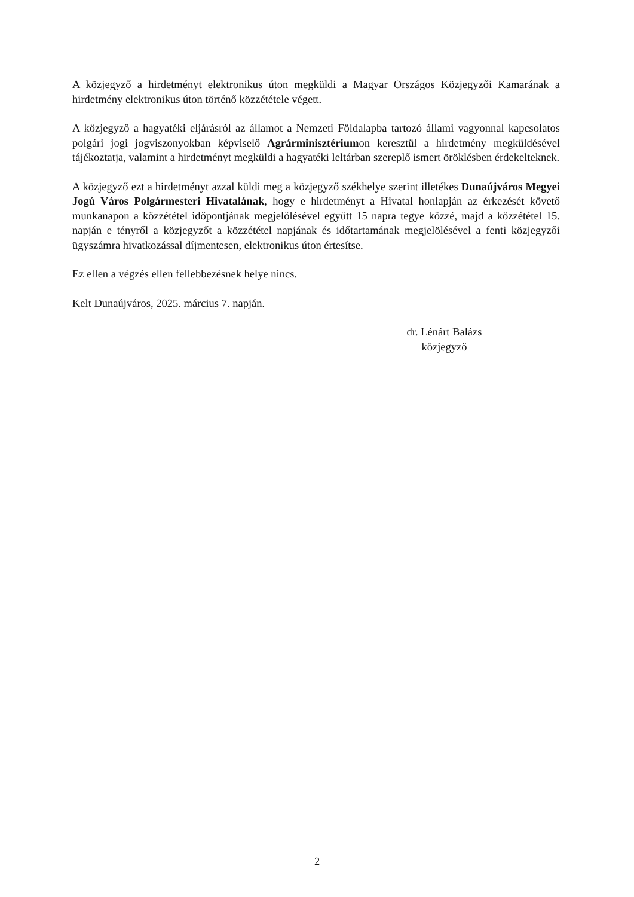A közjegyző a hirdetményt elektronikus úton megküldi a Magyar Országos Közjegyzői Kamarának a hirdetmény elektronikus úton történő közzététele végett.
A közjegyző a hagyatéki eljárásról az államot a Nemzeti Földalapba tartozó állami vagyonnal kapcsolatos polgári jogi jogviszonyokban képviselő Agrárminisztériumon keresztül a hirdetmény megküldésével tájékoztatja, valamint a hirdetményt megküldi a hagyatéki leltárban szereplő ismert öröklésben érdekelteknek.
A közjegyző ezt a hirdetményt azzal küldi meg a közjegyző székhelye szerint illetékes Dunaújváros Megyei Jogú Város Polgármesteri Hivatalának, hogy e hirdetményt a Hivatal honlapján az érkezését követő munkanapon a közzététel időpontjának megjelölésével együtt 15 napra tegye közzé, majd a közzététel 15. napján e tényről a közjegyzőt a közzététel napjának és időtartamának megjelölésével a fenti közjegyzői ügyszámra hivatkozással díjmentesen, elektronikus úton értesítse.
Ez ellen a végzés ellen fellebbezésnek helye nincs.
Kelt Dunaújváros, 2025. március 7. napján.
dr. Lénárt Balázs
közjegyző
2